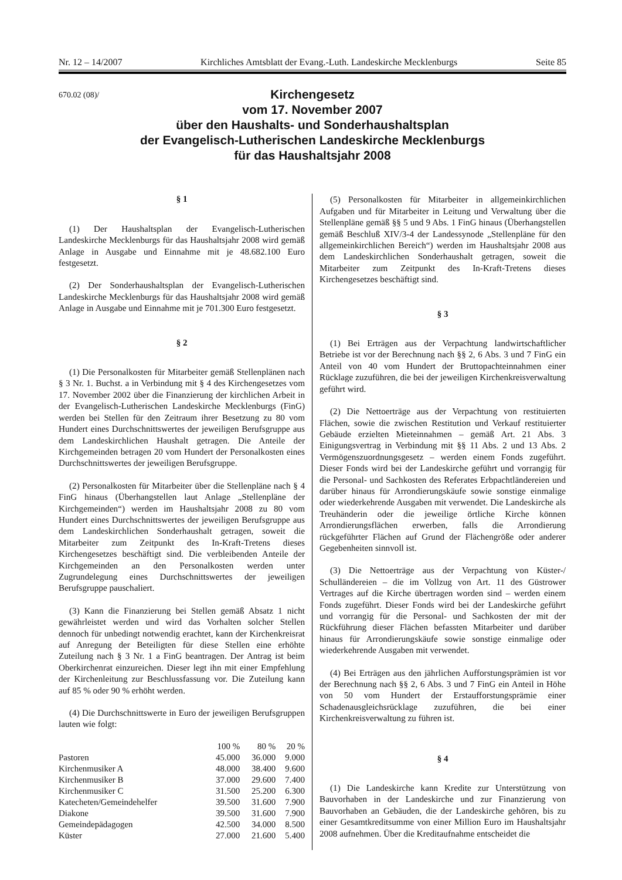Nr. 12 – 14/2007 Kirchliches Amtsblatt der Evang.-Luth. Landeskirche Mecklenburgs Seite 85
670.02 (08)/
Kirchengesetz
vom 17. November 2007
über den Haushalts- und Sonderhaushaltsplan
der Evangelisch-Lutherischen Landeskirche Mecklenburgs
für das Haushaltsjahr 2008
§ 1
(1) Der Haushaltsplan der Evangelisch-Lutherischen Landeskirche Mecklenburgs für das Haushaltsjahr 2008 wird gemäß Anlage in Ausgabe und Einnahme mit je 48.682.100 Euro festgesetzt.
(2) Der Sonderhaushaltsplan der Evangelisch-Lutherischen Landeskirche Mecklenburgs für das Haushaltsjahr 2008 wird gemäß Anlage in Ausgabe und Einnahme mit je 701.300 Euro festgesetzt.
§ 2
(1) Die Personalkosten für Mitarbeiter gemäß Stellenplänen nach § 3 Nr. 1. Buchst. a in Verbindung mit § 4 des Kirchengesetzes vom 17. November 2002 über die Finanzierung der kirchlichen Arbeit in der Evangelisch-Lutherischen Landeskirche Mecklenburgs (FinG) werden bei Stellen für den Zeitraum ihrer Besetzung zu 80 vom Hundert eines Durchschnittswertes der jeweiligen Berufsgruppe aus dem Landeskirchlichen Haushalt getragen. Die Anteile der Kirchgemeinden betragen 20 vom Hundert der Personalkosten eines Durchschnittswertes der jeweiligen Berufsgruppe.
(2) Personalkosten für Mitarbeiter über die Stellenpläne nach § 4 FinG hinaus (Überhangstellen laut Anlage „Stellenpläne der Kirchgemeinden“) werden im Haushaltsjahr 2008 zu 80 vom Hundert eines Durchschnittswertes der jeweiligen Berufsgruppe aus dem Landeskirchlichen Sonderhaushalt getragen, soweit die Mitarbeiter zum Zeitpunkt des In-Kraft-Tretens dieses Kirchengesetzes beschäftigt sind. Die verbleibenden Anteile der Kirchgemeinden an den Personalkosten werden unter Zugrundelegung eines Durchschnittswertes der jeweiligen Berufsgruppe pauschaliert.
(3) Kann die Finanzierung bei Stellen gemäß Absatz 1 nicht gewährleistet werden und wird das Vorhalten solcher Stellen dennoch für unbedingt notwendig erachtet, kann der Kirchenkreisrat auf Anregung der Beteiligten für diese Stellen eine erhöhte Zuteilung nach § 3 Nr. 1 a FinG beantragen. Der Antrag ist beim Oberkirchenrat einzureichen. Dieser legt ihn mit einer Empfehlung der Kirchenleitung zur Beschlussfassung vor. Die Zuteilung kann auf 85 % oder 90 % erhöht werden.
(4) Die Durchschnittswerte in Euro der jeweiligen Berufsgruppen lauten wie folgt:
| | 100 % | 80 % | 20 % |
| --- | --- | --- | --- |
| Pastoren | 45.000 | 36.000 | 9.000 |
| Kirchenmusiker A | 48.000 | 38.400 | 9.600 |
| Kirchenmusiker B | 37.000 | 29.600 | 7.400 |
| Kirchenmusiker C | 31.500 | 25.200 | 6.300 |
| Katecheten/Gemeindehelfer | 39.500 | 31.600 | 7.900 |
| Diakone | 39.500 | 31.600 | 7.900 |
| Gemeindepädagogen | 42.500 | 34.000 | 8.500 |
| Küster | 27.000 | 21.600 | 5.400 |
(5) Personalkosten für Mitarbeiter in allgemeinkirchlichen Aufgaben und für Mitarbeiter in Leitung und Verwaltung über die Stellenpläne gemäß §§ 5 und 9 Abs. 1 FinG hinaus (Überhangstellen gemäß Beschluß XIV/3-4 der Landessynode „Stellenpläne für den allgemeinkirchlichen Bereich“) werden im Haushaltsjahr 2008 aus dem Landeskirchlichen Sonderhaushalt getragen, soweit die Mitarbeiter zum Zeitpunkt des In-Kraft-Tretens dieses Kirchengesetzes beschäftigt sind.
§ 3
(1) Bei Erträgen aus der Verpachtung landwirtschaftlicher Betriebe ist vor der Berechnung nach §§ 2, 6 Abs. 3 und 7 FinG ein Anteil von 40 vom Hundert der Bruttopachteinnahmen einer Rücklage zuzuführen, die bei der jeweiligen Kirchenkreisverwaltung geführt wird.
(2) Die Nettoerträge aus der Verpachtung von restituierten Flächen, sowie die zwischen Restitution und Verkauf restituierter Gebäude erzielten Mieteinnahmen – gemäß Art. 21 Abs. 3 Einigungsvertrag in Verbindung mit §§ 11 Abs. 2 und 13 Abs. 2 Vermögenszuordnungsgesetz – werden einem Fonds zugeführt. Dieser Fonds wird bei der Landeskirche geführt und vorrangig für die Personal- und Sachkosten des Referates Erbpachtländereien und darüber hinaus für Arrondierungskäufe sowie sonstige einmalige oder wiederkehrende Ausgaben mit verwendet. Die Landeskirche als Treuhänderin oder die jeweilige örtliche Kirche können Arrondierungsflächen erwerben, falls die Arrondierung rückgeführter Flächen auf Grund der Flächengröße oder anderer Gegebenheiten sinnvoll ist.
(3) Die Nettoerträge aus der Verpachtung von Küster-/ Schulländereien – die im Vollzug von Art. 11 des Güstrower Vertrages auf die Kirche übertragen worden sind – werden einem Fonds zugeführt. Dieser Fonds wird bei der Landeskirche geführt und vorrangig für die Personal- und Sachkosten der mit der Rückführung dieser Flächen befassten Mitarbeiter und darüber hinaus für Arrondierungskäufe sowie sonstige einmalige oder wiederkehrende Ausgaben mit verwendet.
(4) Bei Erträgen aus den jährlichen Aufforstungsprämien ist vor der Berechnung nach §§ 2, 6 Abs. 3 und 7 FinG ein Anteil in Höhe von 50 vom Hundert der Erstaufforstungsprämie einer Schadenausgleichsrücklage zuzuführen, die bei einer Kirchenkreisverwaltung zu führen ist.
§ 4
(1) Die Landeskirche kann Kredite zur Unterstützung von Bauvorhaben in der Landeskirche und zur Finanzierung von Bauvorhaben an Gebäuden, die der Landeskirche gehören, bis zu einer Gesamtkreditsumme von einer Million Euro im Haushaltsjahr 2008 aufnehmen. Über die Kreditaufnahme entscheidet die